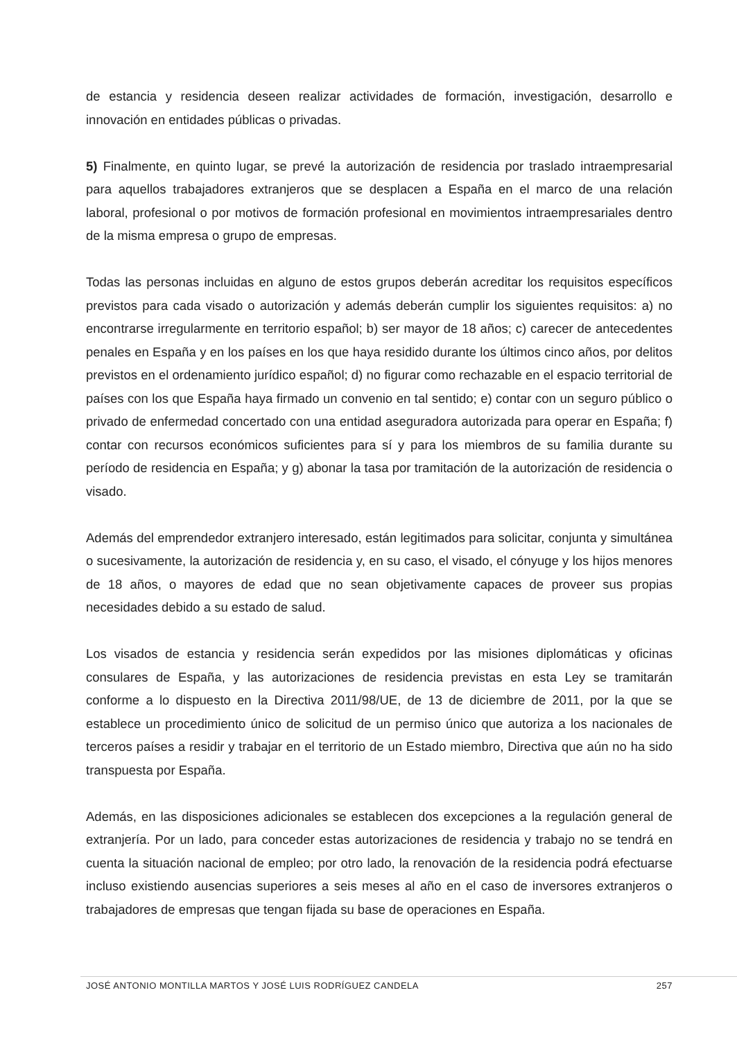de estancia y residencia deseen realizar actividades de formación, investigación, desarrollo e innovación en entidades públicas o privadas.
5) Finalmente, en quinto lugar, se prevé la autorización de residencia por traslado intraempresarial para aquellos trabajadores extranjeros que se desplacen a España en el marco de una relación laboral, profesional o por motivos de formación profesional en movimientos intraempresariales dentro de la misma empresa o grupo de empresas.
Todas las personas incluidas en alguno de estos grupos deberán acreditar los requisitos específicos previstos para cada visado o autorización y además deberán cumplir los siguientes requisitos: a) no encontrarse irregularmente en territorio español; b) ser mayor de 18 años; c) carecer de antecedentes penales en España y en los países en los que haya residido durante los últimos cinco años, por delitos previstos en el ordenamiento jurídico español; d) no figurar como rechazable en el espacio territorial de países con los que España haya firmado un convenio en tal sentido; e) contar con un seguro público o privado de enfermedad concertado con una entidad aseguradora autorizada para operar en España; f) contar con recursos económicos suficientes para sí y para los miembros de su familia durante su período de residencia en España; y g) abonar la tasa por tramitación de la autorización de residencia o visado.
Además del emprendedor extranjero interesado, están legitimados para solicitar, conjunta y simultánea o sucesivamente, la autorización de residencia y, en su caso, el visado, el cónyuge y los hijos menores de 18 años, o mayores de edad que no sean objetivamente capaces de proveer sus propias necesidades debido a su estado de salud.
Los visados de estancia y residencia serán expedidos por las misiones diplomáticas y oficinas consulares de España, y las autorizaciones de residencia previstas en esta Ley se tramitarán conforme a lo dispuesto en la Directiva 2011/98/UE, de 13 de diciembre de 2011, por la que se establece un procedimiento único de solicitud de un permiso único que autoriza a los nacionales de terceros países a residir y trabajar en el territorio de un Estado miembro, Directiva que aún no ha sido transpuesta por España.
Además, en las disposiciones adicionales se establecen dos excepciones a la regulación general de extranjería. Por un lado, para conceder estas autorizaciones de residencia y trabajo no se tendrá en cuenta la situación nacional de empleo; por otro lado, la renovación de la residencia podrá efectuarse incluso existiendo ausencias superiores a seis meses al año en el caso de inversores extranjeros o trabajadores de empresas que tengan fijada su base de operaciones en España.
JOSÉ ANTONIO MONTILLA MARTOS Y JOSÉ LUIS RODRÍGUEZ CANDELA 257